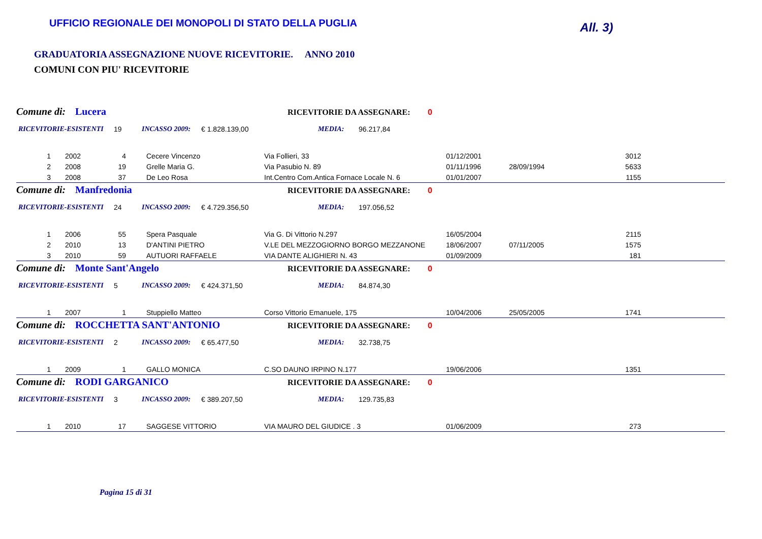UFFICIO REGIONALE DEI MONOPOLI DI STATO DELLA PUGLIA
All. 3)
GRADUATORIA ASSEGNAZIONE NUOVE RICEVITORIE. ANNO 2010
COMUNI CON PIU' RICEVITORIE
Comune di: Lucera RICEVITORIE DA ASSEGNARE: 0
RICEVITORIE-ESISTENTI 19 INCASSO 2009: € 1.828.139,00 MEDIA: 96.217,84
| 1 | 2002 | 4 | Cecere Vincenzo | Via Follieri, 33 | 01/12/2001 | | 3012 | |
| 2 | 2008 | 19 | Grelle Maria G. | Via Pasubio N. 89 | 01/11/1996 | 28/09/1994 | 5633 | |
| 3 | 2008 | 37 | De Leo Rosa | Int.Centro Com.Antica Fornace Locale N. 6 | 01/01/2007 | | 1155 | |
Comune di: Manfredonia RICEVITORIE DA ASSEGNARE: 0
RICEVITORIE-ESISTENTI 24 INCASSO 2009: € 4.729.356,50 MEDIA: 197.056,52
| 1 | 2006 | 55 | Spera Pasquale | Via G. Di Vittorio N.297 | 16/05/2004 | | 2115 | |
| 2 | 2010 | 13 | D'ANTINI PIETRO | V.LE DEL MEZZOGIORNO BORGO MEZZANONE | 18/06/2007 | 07/11/2005 | 1575 | |
| 3 | 2010 | 59 | AUTUORI RAFFAELE | VIA DANTE ALIGHIERI N. 43 | 01/09/2009 | | 181 | |
Comune di: Monte Sant'Angelo RICEVITORIE DA ASSEGNARE: 0
RICEVITORIE-ESISTENTI 5 INCASSO 2009: € 424.371,50 MEDIA: 84.874,30
| 1 | 2007 | 1 | Stuppiello Matteo | Corso Vittorio Emanuele, 175 | 10/04/2006 | 25/05/2005 | 1741 | |
Comune di: ROCCHETTA SANT'ANTONIO RICEVITORIE DA ASSEGNARE: 0
RICEVITORIE-ESISTENTI 2 INCASSO 2009: € 65.477,50 MEDIA: 32.738,75
| 1 | 2009 | 1 | GALLO MONICA | C.SO DAUNO IRPINO N.177 | 19/06/2006 | | 1351 | |
Comune di: RODI GARGANICO RICEVITORIE DA ASSEGNARE: 0
RICEVITORIE-ESISTENTI 3 INCASSO 2009: € 389.207,50 MEDIA: 129.735,83
| 1 | 2010 | 17 | SAGGESE VITTORIO | VIA MAURO DEL GIUDICE . 3 | 01/06/2009 | | 273 | |
Pagina 15 di 31